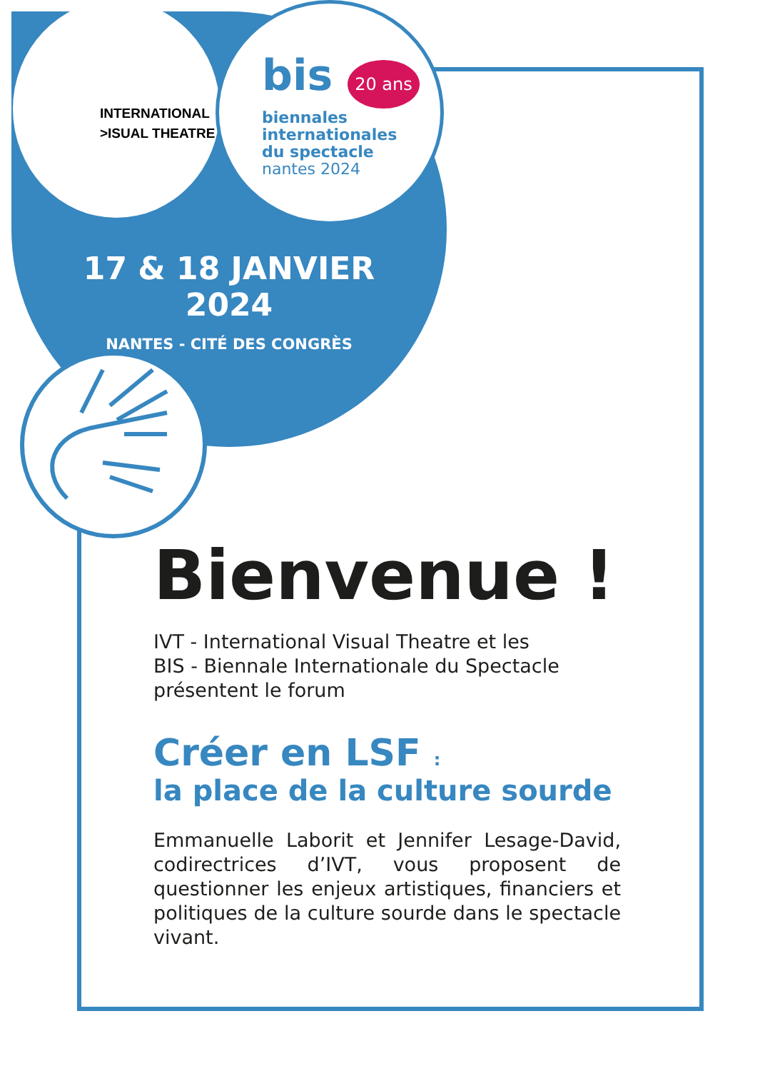INTERNATIONAL
>ISUAL THEATRE
bis 20 ans
biennales
internationales
du spectacle
nantes 2024
17 & 18 JANVIER 2024
NANTES - CITÉ DES CONGRÈS
Bienvenue !
IVT - International Visual Theatre et les
BIS - Biennale Internationale du Spectacle
présentent le forum
Créer en LSF :
la place de la culture sourde
Emmanuelle Laborit et Jennifer Lesage-David, codirectrices d’IVT, vous proposent de questionner les enjeux artistiques, financiers et politiques de la culture sourde dans le spectacle vivant.